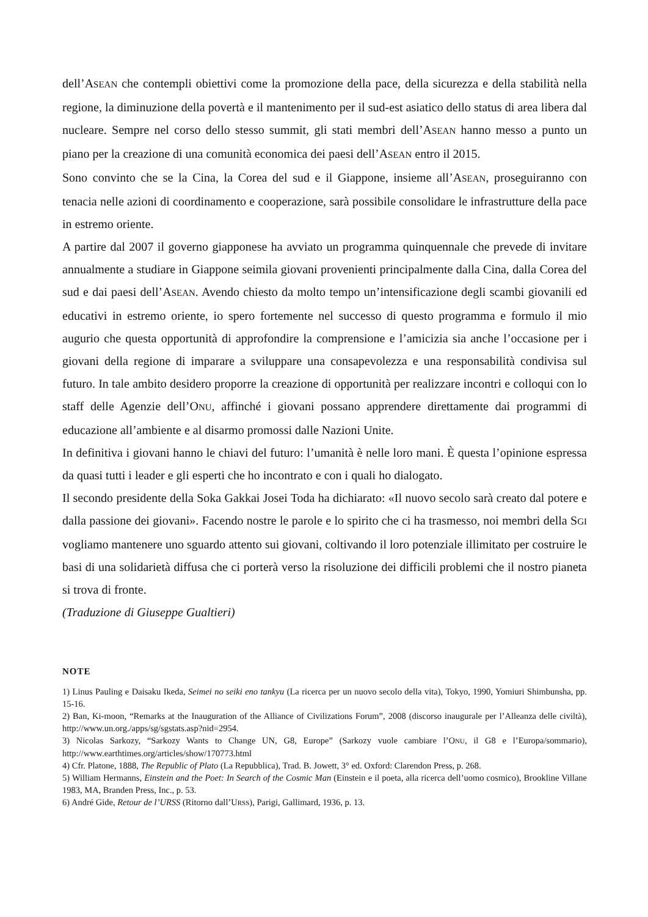dell’ASEAN che contempli obiettivi come la promozione della pace, della sicurezza e della stabilità nella regione, la diminuzione della povertà e il mantenimento per il sud-est asiatico dello status di area libera dal nucleare. Sempre nel corso dello stesso summit, gli stati membri dell’ASEAN hanno messo a punto un piano per la creazione di una comunità economica dei paesi dell’ASEAN entro il 2015.
Sono convinto che se la Cina, la Corea del sud e il Giappone, insieme all’ASEAN, proseguiranno con tenacia nelle azioni di coordinamento e cooperazione, sarà possibile consolidare le infrastrutture della pace in estremo oriente.
A partire dal 2007 il governo giapponese ha avviato un programma quinquennale che prevede di invitare annualmente a studiare in Giappone seimila giovani provenienti principalmente dalla Cina, dalla Corea del sud e dai paesi dell’ASEAN. Avendo chiesto da molto tempo un’intensificazione degli scambi giovanili ed educativi in estremo oriente, io spero fortemente nel successo di questo programma e formulo il mio augurio che questa opportunità di approfondire la comprensione e l’amicizia sia anche l’occasione per i giovani della regione di imparare a sviluppare una consapevolezza e una responsabilità condivisa sul futuro. In tale ambito desidero proporre la creazione di opportunità per realizzare incontri e colloqui con lo staff delle Agenzie dell’ONU, affinché i giovani possano apprendere direttamente dai programmi di educazione all’ambiente e al disarmo promossi dalle Nazioni Unite.
In definitiva i giovani hanno le chiavi del futuro: l’umanità è nelle loro mani. È questa l’opinione espressa da quasi tutti i leader e gli esperti che ho incontrato e con i quali ho dialogato.
Il secondo presidente della Soka Gakkai Josei Toda ha dichiarato: «Il nuovo secolo sarà creato dal potere e dalla passione dei giovani». Facendo nostre le parole e lo spirito che ci ha trasmesso, noi membri della SGI vogliamo mantenere uno sguardo attento sui giovani, coltivando il loro potenziale illimitato per costruire le basi di una solidarietà diffusa che ci porterà verso la risoluzione dei difficili problemi che il nostro pianeta si trova di fronte.
(Traduzione di Giuseppe Gualtieri)
NOTE
1) Linus Pauling e Daisaku Ikeda, Seimei no seiki eno tankyu (La ricerca per un nuovo secolo della vita), Tokyo, 1990, Yomiuri Shimbunsha, pp. 15-16.
2) Ban, Ki-moon, “Remarks at the Inauguration of the Alliance of Civilizations Forum”, 2008 (discorso inaugurale per l’Alleanza delle civiltà), http://www.un.org./apps/sg/sgstats.asp?nid=2954.
3) Nicolas Sarkozy, “Sarkozy Wants to Change UN, G8, Europe” (Sarkozy vuole cambiare l’ONU, il G8 e l’Europa/sommario), http://www.earthtimes.org/articles/show/170773.html
4) Cfr. Platone, 1888, The Republic of Plato (La Repubblica), Trad. B. Jowett, 3° ed. Oxford: Clarendon Press, p. 268.
5) William Hermanns, Einstein and the Poet: In Search of the Cosmic Man (Einstein e il poeta, alla ricerca dell’uomo cosmico), Brookline Villane 1983, MA, Branden Press, Inc., p. 53.
6) André Gide, Retour de l’URSS (Ritorno dall’URSS), Parigi, Gallimard, 1936, p. 13.